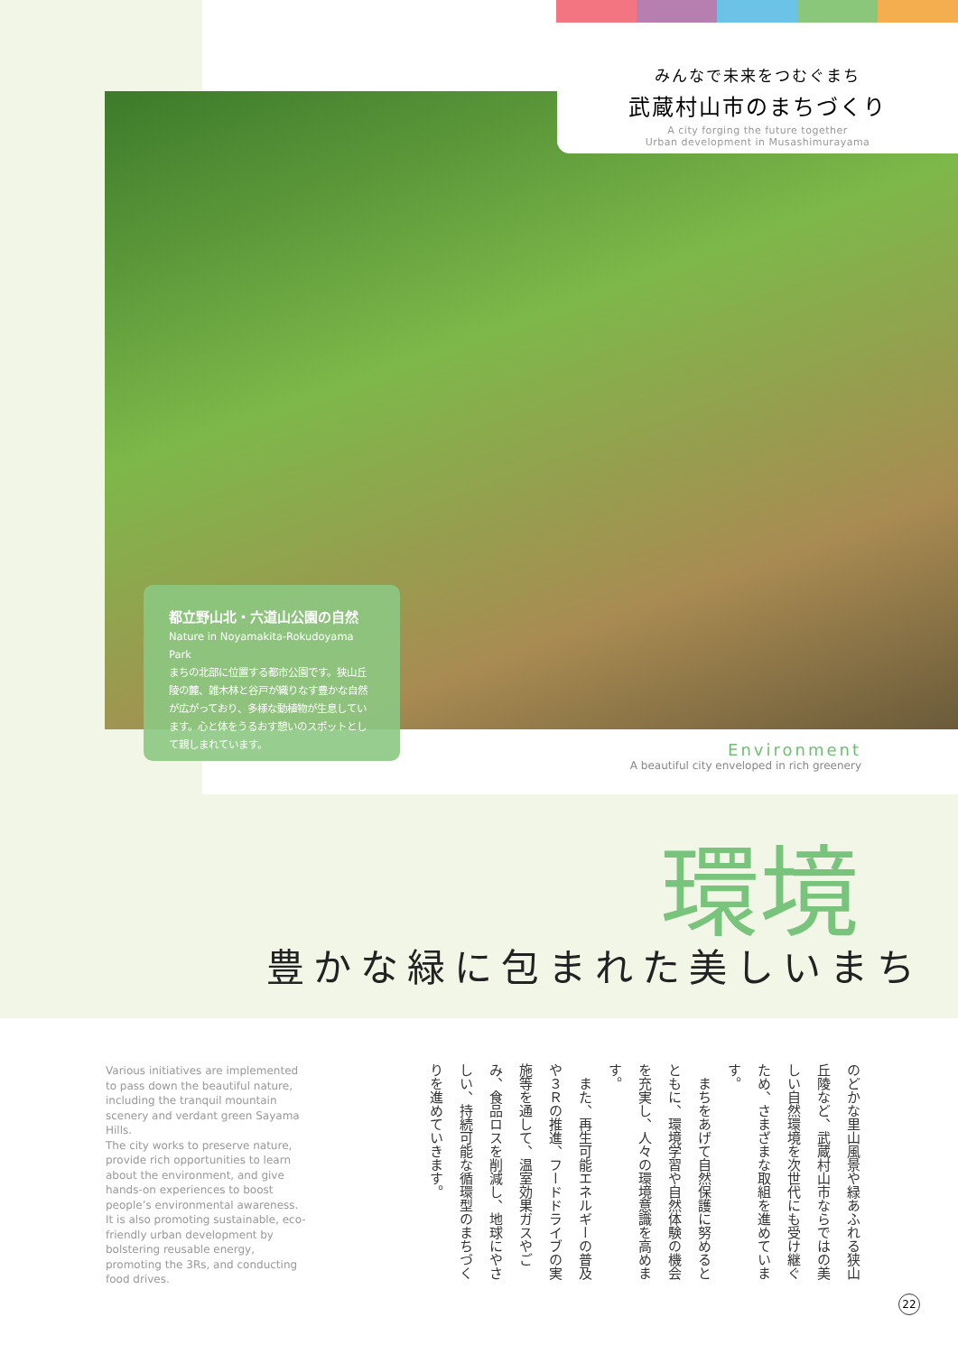みんなで未来をつむぐまち
武蔵村山市のまちづくり
A city forging the future together
Urban development in Musashimurayama
都立野山北・六道山公園の自然
Nature in Noyamakita-Rokudoyama Park
まちの北部に位置する都市公園です。狭山丘陵の麓、雑木林と谷戸が織りなす豊かな自然が広がっており、多様な動植物が生息しています。心と体をうるおす憩いのスポットとして親しまれています。
Environment
A beautiful city enveloped in rich greenery
環境
豊かな緑に包まれた美しいまち
Various initiatives are implemented to pass down the beautiful nature, including the tranquil mountain scenery and verdant green Sayama Hills.
The city works to preserve nature, provide rich opportunities to learn about the environment, and give hands-on experiences to boost people’s environmental awareness.
It is also promoting sustainable, eco-friendly urban development by bolstering reusable energy, promoting the 3Rs, and conducting food drives.
のどかな里山風景や緑あふれる狭山丘陵など、武蔵村山市ならではの美しい自然環境を次世代にも受け継ぐため、さまざまな取組を進めています。
　まちをあげて自然保護に努めるとともに、環境学習や自然体験の機会を充実し、人々の環境意識を高めます。
　また、再生可能エネルギーの普及や３Ｒの推進、フードドライブの実施等を通して、温室効果ガスやごみ、食品ロスを削減し、地球にやさしい、持続可能な循環型のまちづくりを進めていきます。
22